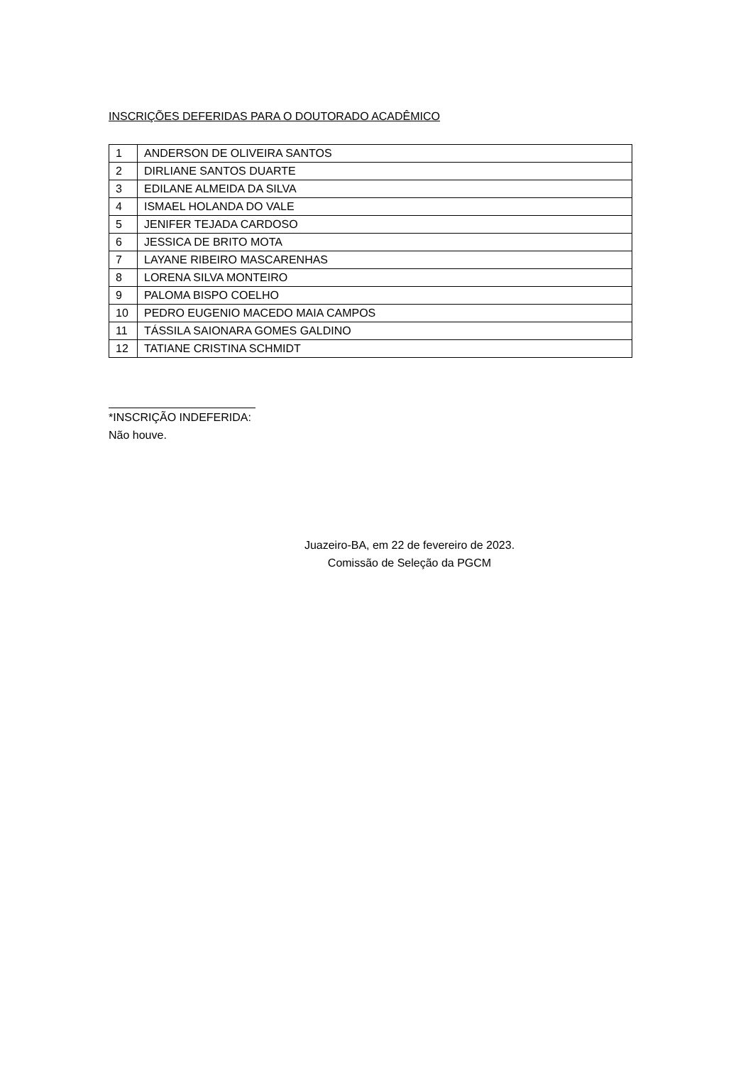INSCRIÇÕES DEFERIDAS PARA O DOUTORADO ACADÊMICO
| 1 | ANDERSON DE OLIVEIRA SANTOS |
| 2 | DIRLIANE SANTOS DUARTE |
| 3 | EDILANE ALMEIDA DA SILVA |
| 4 | ISMAEL HOLANDA DO VALE |
| 5 | JENIFER TEJADA CARDOSO |
| 6 | JESSICA DE BRITO MOTA |
| 7 | LAYANE RIBEIRO MASCARENHAS |
| 8 | LORENA SILVA MONTEIRO |
| 9 | PALOMA BISPO COELHO |
| 10 | PEDRO EUGENIO MACEDO MAIA CAMPOS |
| 11 | TÁSSILA SAIONARA GOMES GALDINO |
| 12 | TATIANE CRISTINA SCHMIDT |
*INSCRIÇÃO INDEFERIDA:
Não houve.
Juazeiro-BA, em 22 de fevereiro de 2023.
Comissão de Seleção da PGCM